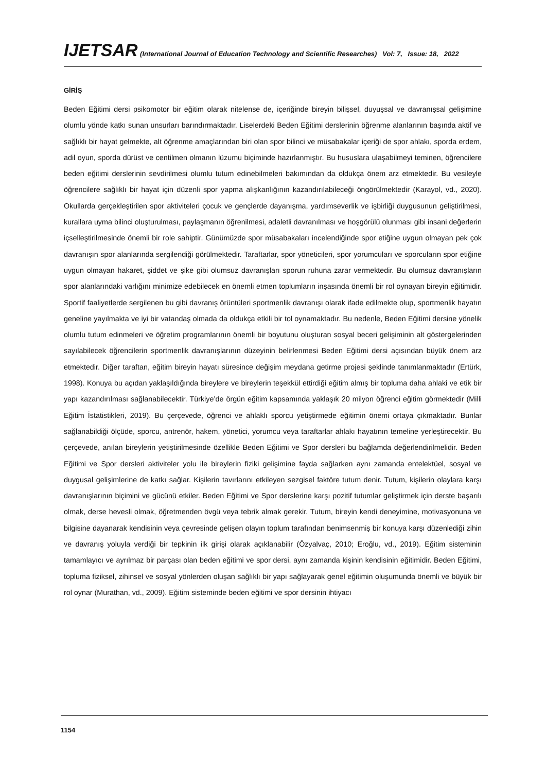IJETSAR (International Journal of Education Technology and Scientific Researches) Vol: 7, Issue: 18, 2022
GİRİŞ
Beden Eğitimi dersi psikomotor bir eğitim olarak nitelense de, içeriğinde bireyin bilişsel, duyuşsal ve davranışsal gelişimine olumlu yönde katkı sunan unsurları barındırmaktadır. Liselerdeki Beden Eğitimi derslerinin öğrenme alanlarının başında aktif ve sağlıklı bir hayat gelmekte, alt öğrenme amaçlarından biri olan spor bilinci ve müsabakalar içeriği de spor ahlakı, sporda erdem, adil oyun, sporda dürüst ve centilmen olmanın lüzumu biçiminde hazırlanmıştır. Bu hususlara ulaşabilmeyi teminen, öğrencilere beden eğitimi derslerinin sevdirilmesi olumlu tutum edinebilmeleri bakımından da oldukça önem arz etmektedir. Bu vesileyle öğrencilere sağlıklı bir hayat için düzenli spor yapma alışkanlığının kazandırılabileceği öngörülmektedir (Karayol, vd., 2020). Okullarda gerçekleştirilen spor aktiviteleri çocuk ve gençlerde dayanışma, yardımseverlik ve işbirliği duygusunun geliştirilmesi, kurallara uyma bilinci oluşturulması, paylaşmanın öğrenilmesi, adaletli davranılması ve hoşgörülü olunması gibi insani değerlerin içselleştirilmesinde önemli bir role sahiptir. Günümüzde spor müsabakaları incelendiğinde spor etiğine uygun olmayan pek çok davranışın spor alanlarında sergilendiği görülmektedir. Taraftarlar, spor yöneticileri, spor yorumcuları ve sporcuların spor etiğine uygun olmayan hakaret, şiddet ve şike gibi olumsuz davranışları sporun ruhuna zarar vermektedir. Bu olumsuz davranışların spor alanlarındaki varlığını minimize edebilecek en önemli etmen toplumların inşasında önemli bir rol oynayan bireyin eğitimidir. Sportif faaliyetlerde sergilenen bu gibi davranış örüntüleri sportmenlik davranışı olarak ifade edilmekte olup, sportmenlik hayatın geneline yayılmakta ve iyi bir vatandaş olmada da oldukça etkili bir tol oynamaktadır. Bu nedenle, Beden Eğitimi dersine yönelik olumlu tutum edinmeleri ve öğretim programlarının önemli bir boyutunu oluşturan sosyal beceri gelişiminin alt göstergelerinden sayılabilecek öğrencilerin sportmenlik davranışlarının düzeyinin belirlenmesi Beden Eğitimi dersi açısından büyük önem arz etmektedir. Diğer taraftan, eğitim bireyin hayatı süresince değişim meydana getirme projesi şeklinde tanımlanmaktadır (Ertürk, 1998). Konuya bu açıdan yaklaşıldığında bireylere ve bireylerin teşekkül ettirdiği eğitim almış bir topluma daha ahlaki ve etik bir yapı kazandırılması sağlanabilecektir. Türkiye’de örgün eğitim kapsamında yaklaşık 20 milyon öğrenci eğitim görmektedir (Milli Eğitim İstatistikleri, 2019). Bu çerçevede, öğrenci ve ahlaklı sporcu yetiştirmede eğitimin önemi ortaya çıkmaktadır. Bunlar sağlanabildiği ölçüde, sporcu, antrenör, hakem, yönetici, yorumcu veya taraftarlar ahlakı hayatının temeline yerleştirecektir. Bu çerçevede, anılan bireylerin yetiştirilmesinde özellikle Beden Eğitimi ve Spor dersleri bu bağlamda değerlendirilmelidir. Beden Eğitimi ve Spor dersleri aktiviteler yolu ile bireylerin fiziki gelişimine fayda sağlarken aynı zamanda entelektüel, sosyal ve duygusal gelişimlerine de katkı sağlar. Kişilerin tavırlarını etkileyen sezgisel faktöre tutum denir. Tutum, kişilerin olaylara karşı davranışlarının biçimini ve gücünü etkiler. Beden Eğitimi ve Spor derslerine karşı pozitif tutumlar geliştirmek için derste başarılı olmak, derse hevesli olmak, öğretmenden övgü veya tebrik almak gerekir. Tutum, bireyin kendi deneyimine, motivasyonuna ve bilgisine dayanarak kendisinin veya çevresinde gelişen olayın toplum tarafından benimsenmiş bir konuya karşı düzenlediği zihin ve davranış yoluyla verdiği bir tepkinin ilk girişi olarak açıklanabilir (Özyalvaç, 2010; Eroğlu, vd., 2019). Eğitim sisteminin tamamlayıcı ve ayrılmaz bir parçası olan beden eğitimi ve spor dersi, aynı zamanda kişinin kendisinin eğitimidir. Beden Eğitimi, topluma fiziksel, zihinsel ve sosyal yönlerden oluşan sağlıklı bir yapı sağlayarak genel eğitimin oluşumunda önemli ve büyük bir rol oynar (Murathan, vd., 2009). Eğitim sisteminde beden eğitimi ve spor dersinin ihtiyacı
1154